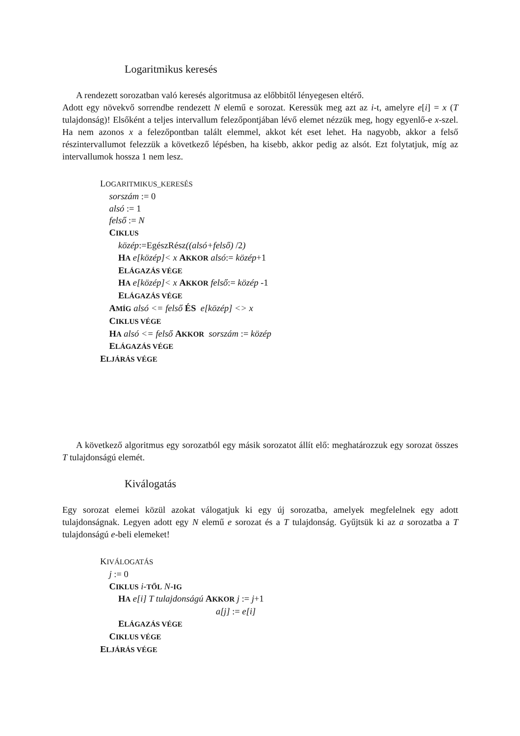Logaritmikus keresés
A rendezett sorozatban való keresés algoritmusa az előbbitől lényegesen eltérő.
Adott egy növekvő sorrendbe rendezett N elemű e sorozat. Keressük meg azt az i-t, amelyre e[i] = x (T tulajdonság)! Elsőként a teljes intervallum felezőpontjában lévő elemet nézzük meg, hogy egyenlő-e x-szel. Ha nem azonos x a felezőpontban talált elemmel, akkot két eset lehet. Ha nagyobb, akkor a felső részintervallumot felezzük a következő lépésben, ha kisebb, akkor pedig az alsót. Ezt folytatjuk, míg az intervallumok hossza 1 nem lesz.
LOGARITMIKUS_KERESÉS
sorszám := 0
alsó := 1
felső := N
CIKLUS
közép:=EgészRész((alsó+felső) /2)
HA e[közép]< x AKKOR alsó:= közép+1
ELÁGAZÁS VÉGE
HA e[közép]< x AKKOR felső:= közép -1
ELÁGAZÁS VÉGE
AMÍG alsó <= felső ÉS e[közép] <> x
CIKLUS VÉGE
HA alsó <= felső AKKOR sorszám := közép
ELÁGAZÁS VÉGE
ELJÁRÁS VÉGE
A következő algoritmus egy sorozatból egy másik sorozatot állít elő: meghatározzuk egy sorozat összes T tulajdonságú elemét.
Kiválogatás
Egy sorozat elemei közül azokat válogatjuk ki egy új sorozatba, amelyek megfelelnek egy adott tulajdonságnak. Legyen adott egy N elemű e sorozat és a T tulajdonság. Gyűjtsük ki az a sorozatba a T tulajdonságú e-beli elemeket!
KIVÁLOGATÁS
j := 0
CIKLUS i-TŐL N-IG
HA e[i] T tulajdonságú AKKOR j := j+1
a[j] := e[i]
ELÁGAZÁS VÉGE
CIKLUS VÉGE
ELJÁRÁS VÉGE